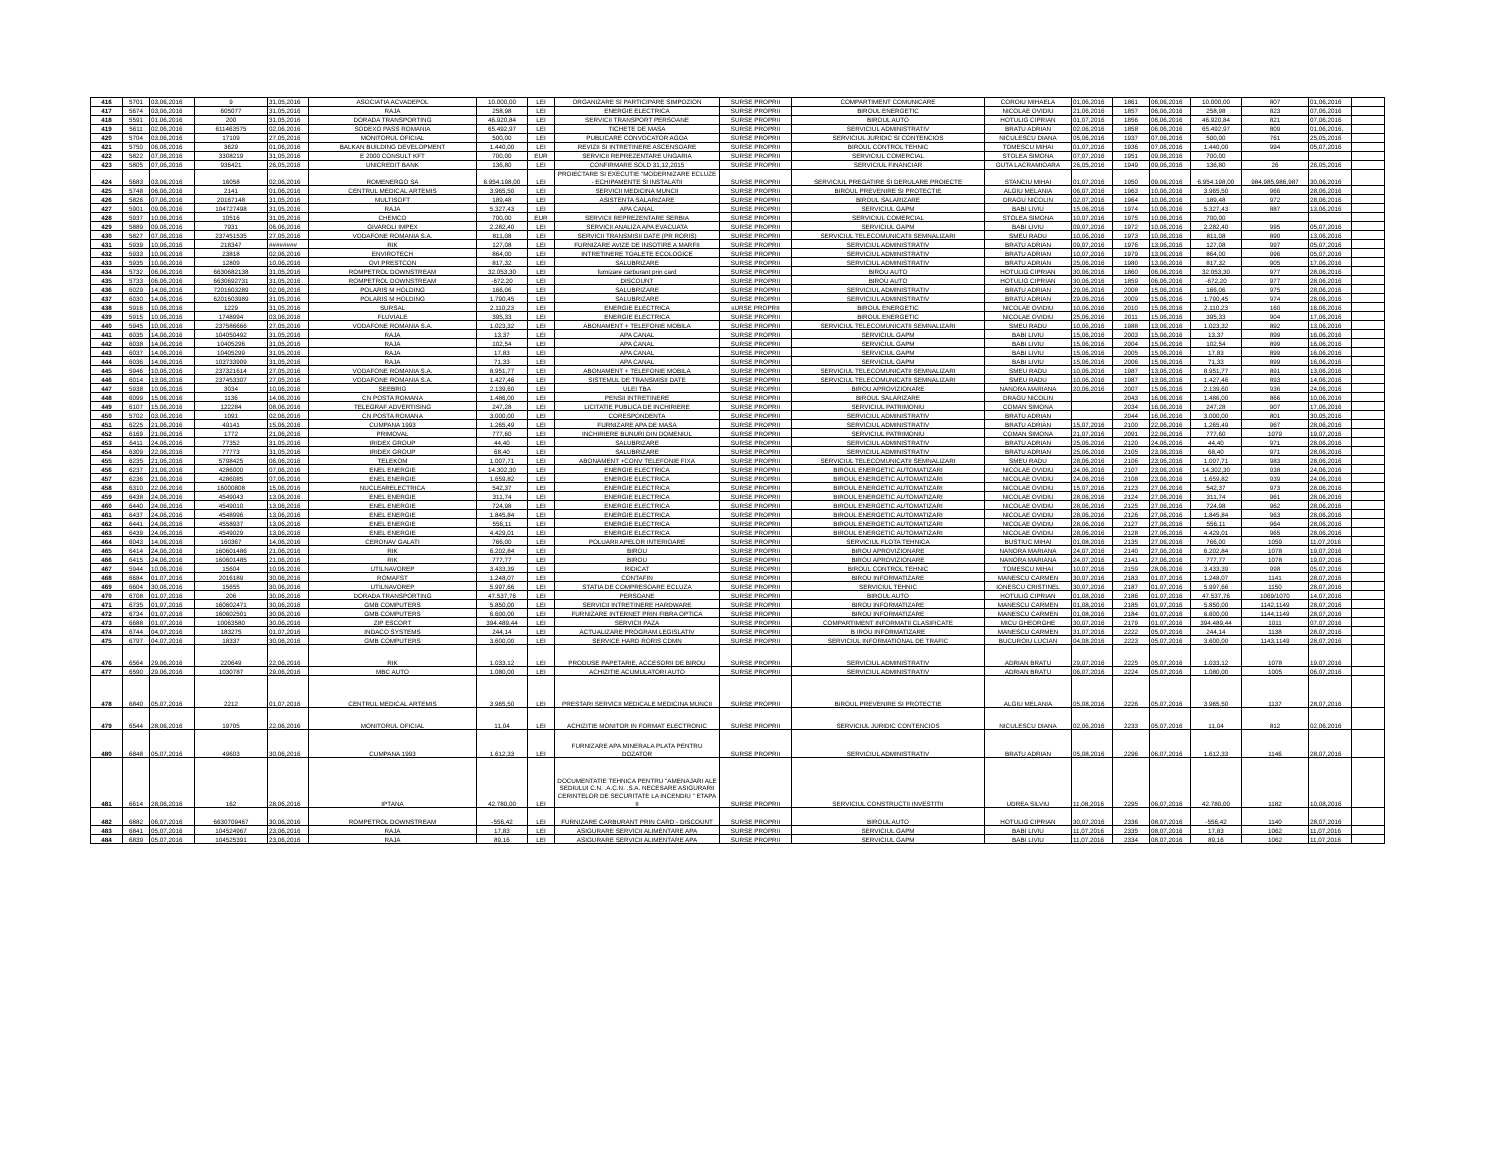| 416 | 5701 | 03,06,2016 | 9 | 31,05,2016 | ASOCIATIA ACVADEPOL | 10.000,00 | LEI | ORGANIZARE SI PARTICIPARE SIMPOZION | SURSE PROPRII | COMPARTIMENT COMUNICARE | COROIU MIHAELA | 01,06,2016 | 1861 | 06,06,2016 | 10.000,00 | 807 | 01,06,2016 | |
| 417 | 5674 | 03,06,2016 | 605077 | 31,05,2016 | RAJA | 258,98 | LEI | ENERGIE ELECTRICA | SURSE PROPRII | BIROUL ENERGETIC | NICOLAE OVIDIU | 21,06,2016 | 1857 | 06,06,2016 | 258,98 | 823 | 07,06,2016 | |
| 418 | 5591 | 01,06,2016 | 200 | 31,05,2016 | DORADA TRANSPORTING | 46.920,84 | LEI | SERVICII TRANSPORT PERSOANE | SURSE PROPRII | BIROUL AUTO | HOTULIG CIPRIAN | 01,07,2016 | 1856 | 06,06,2016 | 46.920,84 | 821 | 07,06,2016 | |
| 419 | 5611 | 02,06,2016 | 611463575 | 02,06,2016 | SODEXO PASS ROMANIA | 65.492,97 | LEI | TICHETE DE MASA | SURSE PROPRII | SERVICIUL ADMINISTRATIV | BRATU ADRIAN | 02,06,2016 | 1858 | 06,06,2016 | 65.492,97 | 809 | 01,06,2016, | |
| 420 | 5704 | 03,06,2016 | 17109 | 27,05,2016 | MONITORUL OFICIAL | 500,00 | LEI | PUBLICARE CONVOCATOR AGOA | SURSE PROPRII | SERVICIUL JURIDIC SI CONTENCIOS | NICULESCU DIANA | 05,06,2016 | 1937 | 07,06,2016 | 500,00 | 761 | 25,05,2016 | |
| 421 | 5750 | 06,06,2016 | 3629 | 01,06,2016 | BALKAN BUILDING DEVELOPMENT | 1.440,00 | LEI | REVIZII SI INTRETINERE ASCENSOARE | SURSE PROPRII | BIROUL CONTROL TEHNIC | TOMESCU MIHAI | 01,07,2016 | 1936 | 07,06,2016 | 1.440,00 | 994 | 05,07,2016 | |
| 422 | 5822 | 07,06,2016 | 3308219 | 31,05,2016 | E 2000 CONSULT KFT | 700,00 | EUR | SERVICII REPREZENTARE UNGARIA | SURSE PROPRII | SERVICIUL COMERCIAL | STOLEA SIMONA | 07,07,2016 | 1951 | 09,06,2016 | 700,00 | | | |
| 423 | 5805 | 07,06,2016 | 936421 | 26,05,2016 | UNICREDIT BANK | 136,80 | LEI | CONFIRMARE SOLD 31,12,2015 | SURSE PROPRII | SERVICIUL FINANCIAR | GUTA LACRAMIOARA | 26,05,2016 | 1949 | 09,06,2016 | 136,80 | 26 | 26,05,2016 | |
| 424 | 5683 | 03,06,2016 | 16058 | 02,06,2016 | ROMENERGO SA | 6.954.198,00 | LEI | PROIECTARE SI EXECUTIE "MODERNIZARE ECLUZE - ECHIPAMENTE SI INSTALATII | SURSE PROPRII | SERVICIUL PREGATIRE SI DERULARE PROIECTE | STANCIU MIHAI | 01,07,2016 | 1950 | 09,06,2016 | 6.954.198,00 | 984,985,986,987 | 30,06,2016 | |
| 425 | 5748 | 06,06,2016 | 2141 | 01,06,2016 | CENTRUL MEDICAL ARTEMIS | 3.965,50 | LEI | SERVICII MEDICINA MUNCII | SURSE PROPRII | BIROUL PREVENIRE SI PROTECTIE | ALGIU MELANIA | 06,07,2016 | 1963 | 10,06,2016 | 3.965,50 | 966 | 28,06,2016 | |
| 426 | 5826 | 07,06,2016 | 20167148 | 31,05,2016 | MULTISOFT | 189,48 | LEI | ASISTENTA SALARIZARE | SURSE PROPRII | BIROUL SALARIZARE | DRAGU NICOLIN | 02,07,2016 | 1964 | 10,06,2016 | 189,48 | 972 | 28,06,2016 | |
| 427 | 5901 | 09,06,2016 | 104727498 | 31,05,2016 | RAJA | 5.327,43 | LEI | APA CANAL | SURSE PROPRII | SERVICIUL GAPM | BABI LIVIU | 15,06,2016 | 1974 | 10,06,2016 | 5.327,43 | 887 | 13,06,2016 | |
| 428 | 5937 | 10,06,2016 | 10516 | 31,05,2016 | CHEMCO | 700,00 | EUR | SERVICII REPREZENTARE SERBIA | SURSE PROPRII | SERVICIUL COMERCIAL | STOLEA SIMONA | 10,07,2016 | 1975 | 10,06,2016 | 700,00 | | | |
| 429 | 5889 | 09,06,2016 | 7931 | 06,06,2016 | GIVAROLI IMPEX | 2.282,40 | LEI | SERVICII ANALIZA APA EVACUATA | SURSE PROPRII | SERVICIUL GAPM | BABI LIVIU | 09,07,2016 | 1972 | 10,06,2016 | 2.282,40 | 995 | 05,07,2016 | |
| 430 | 5827 | 07,06,2016 | 237451535 | 27,05,2016 | VODAFONE ROMANIA S.A. | 811,08 | LEI | SERVICII TRANSMISII DATE (PR RORIS) | SURSE PROPRII | SERVICIUL TELECOMUNICATII SEMNALIZARI | SMEU RADU | 10,06,2016 | 1973 | 10,06,2016 | 811,08 | 890 | 13,06,2016 | |
| 431 | 5939 | 10,06,2016 | 218347 | ######## | RIK | 127,08 | LEI | FURNIZARE AVIZE DE INSOTIRE A MARFII | SURSE PROPRII | SERVICIUL ADMINISTRATIV | BRATU ADRIAN | 09,07,2016 | 1976 | 13,06,2016 | 127,08 | 997 | 05,07,2016 | |
| 432 | 5933 | 10,06,2016 | 23818 | 02,06,2016 | ENVIROTECH | 864,00 | LEI | INTRETINERE TOALETE ECOLOGICE | SURSE PROPRII | SERVICIUL ADMINISTRATIV | BRATU ADRIAN | 10,07,2016 | 1979 | 13,06,2016 | 864,00 | 996 | 05,07,2016 | |
| 433 | 5935 | 10,06,2016 | 12809 | 10,06,2016 | OVI PRESTCON | 817,32 | LEI | SALUBRIZARE | SURSE PROPRII | SERVICIUL ADMINISTRATIV | BRATU ADRIAN | 25,06,2016 | 1980 | 13,06,2016 | 817,32 | 905 | 17,06,2016 | |
| 434 | 5732 | 06,06,2016 | 6630682138 | 31,05,2016 | ROMPETROL DOWNSTREAM | 32.053,30 | LEI | furnizare carburant prin card | SURSE PROPRII | BIROU AUTO | HOTULIG CIPRIAN | 30,06,2016 | 1860 | 06,06,2016 | 32.053,30 | 977 | 28,06,2016 | |
| 435 | 5733 | 06,06,2016 | 6630692731 | 31,05,2016 | ROMPETROL DOWNSTREAM | -672,20 | LEI | DISCOUNT | SURSE PROPRII | BIROU AUTO | HOTULIG CIPRIAN | 30,06,2016 | 1859 | 06,06,2016 | -672,20 | 977 | 28,06,2016 | |
| 436 | 6029 | 14,06,2016 | 7201603289 | 02,06,2016 | POLARIS M HOLDING | 166,06 | LEI | SALUBRIZARE | SURSE PROPRII | SERVICIUL ADMINISTRATIV | BRATU ADRIAN | 29,06,2016 | 2008 | 15,06,2016 | 166,06 | 975 | 28,06,2016 | |
| 437 | 6030 | 14,06,2016 | 6201603989 | 31,05,2016 | POLARIS M HOLDING | 1.790,45 | LEI | SALUBRIZARE | SURSE PROPRII | SERVICIUL ADMINISTRATIV | BRATU ADRIAN | 29,06,2016 | 2009 | 15,06,2016 | 1.790,45 | 974 | 28,06,2016 | |
| 438 | 5916 | 10,06,2016 | 1229 | 31,05,2016 | SURSAL | 2.110,23 | LEI | ENERGIE ELECTRICA | sURSE PROPRII | BIROUL ENERGETIC | NICOLAE OVIDIU | 10,06,2016 | 2010 | 15,06,2016 | 2.110,23 | 160 | 16,06,2016 | |
| 439 | 5915 | 10,06,2016 | 1748994 | 03,06,2016 | FLUVIALE | 395,33 | LEI | ENERGIE ELECTRICA | SURSE PROPRII | BIROUL ENERGETIC | NICOLAE OVIDIU | 25,06,2016 | 2011 | 15,06,2016 | 395,33 | 904 | 17,06,2016 | |
| 440 | 5945 | 10,06,2016 | 237586666 | 27,05,2016 | VODAFONE ROMANIA S.A. | 1.023,32 | LEI | ABONAMENT + TELEFONIE MOBILA | SURSE PROPRII | SERVICIUL TELECOMUNICATII SEMNALIZARI | SMEU RADU | 10,06,2016 | 1988 | 13,06,2016 | 1.023,32 | 892 | 13,06,2016 | |
| 441 | 6035 | 14,06,2016 | 104050492 | 31,05,2016 | RAJA | 13,37 | LEI | APA CANAL | SURSE PROPRII | SERVICIUL GAPM | BABI LIVIU | 15,06,2016 | 2003 | 15,06,2016 | 13,37 | 899 | 16,06,2016 | |
| 442 | 6038 | 14,06,2016 | 10405296 | 31,05,2016 | RAJA | 102,54 | LEI | APA CANAL | SURSE PROPRII | SERVICIUL GAPM | BABI LIVIU | 15,06,2016 | 2004 | 15,06,2016 | 102,54 | 899 | 16,06,2016 | |
| 443 | 6037 | 14,06,2016 | 10405299 | 31,05,2016 | RAJA | 17,83 | LEI | APA CANAL | SURSE PROPRII | SERVICIUL GAPM | BABI LIVIU | 15,06,2016 | 2005 | 15,06,2016 | 17,83 | 899 | 16,06,2016 | |
| 444 | 6036 | 14,06,2016 | 103733909 | 31,05,2016 | RAJA | 71,33 | LEI | APA CANAL | SURSE PROPRII | SERVICIUL GAPM | BABI LIVIU | 15,06,2016 | 2006 | 15,06,2016 | 71,33 | 899 | 16,06,2016 | |
| 445 | 5946 | 10,06,2016 | 237321614 | 27,05,2016 | VODAFONE ROMANIA S.A. | 8.951,77 | LEI | ABONAMENT + TELEFONIE MOBILA | SURSE PROPRII | SERVICIUL TELECOMUNICATII SEMNALIZARI | SMEU RADU | 10,06,2016 | 1987 | 13,06,2016 | 8.951,77 | 891 | 13,06,2016 | |
| 446 | 6014 | 13,06,2016 | 237453307 | 27,05,2016 | VODAFONE ROMANIA S.A. | 1.427,46 | LEI | SISTEMUL DE TRANSMISII DATE | SURSE PROPRII | SERVICIUL TELECOMUNICATII SEMNALIZARI | SMEU RADU | 10,06,2016 | 1987 | 13,06,2016 | 1.427,46 | 893 | 14,06,2016 | |
| 447 | 5938 | 10,06,2016 | 3034 | 10,06,2016 | SEEBRIG | 2.139,60 | LEI | ULEI TBA | SURSE PROPRII | BIROU APROVIZIONARE | NANORA MARIANA | 20,06,2016 | 2007 | 15,06,2016 | 2.139,60 | 936 | 24,06,2016 | |
| 448 | 6099 | 15,06,2016 | 1136 | 14,06,2016 | CN POSTA ROMANA | 1.486,00 | LEI | PENSII INTRETINERE | SURSE PROPRII | BIROUL SALARIZARE | DRAGU NICOLIN | | 2043 | 16,06,2016 | 1.486,00 | 866 | 10,06,2016 | |
| 449 | 6107 | 15,06,2016 | 122284 | 08,06,2016 | TELEGRAF ADVERTISING | 247,28 | LEI | LICITATIE PUBLICA DE INCHIRIERE | SURSE PROPRII | SERVICIUL PATRIMONIU | COMAN SIMONA | | 2034 | 16,06,2016 | 247,28 | 907 | 17,06,2016 | |
| 450 | 5702 | 03,06,2016 | 1091 | 02,06,2016 | CN POSTA ROMANA | 3.000,00 | LEI | CORESPONDENTA | SURSE PROPRII | SERVICIUL ADMINISTRATIV | BRATU ADRIAN | | 2044 | 16,06,2016 | 3.000,00 | 801 | 30,05,2016 | |
| 451 | 6225 | 21,06,2016 | 49141 | 15,06,2016 | CUMPANA 1993 | 1.265,49 | LEI | FURNIZARE APA DE MASA | SURSE PROPRII | SERVICIUL ADMINISTRATIV | BRATU ADRIAN | 15,07,2016 | 2100 | 22,06,2016 | 1.265,49 | 967 | 28,06,2016 | |
| 452 | 6169 | 21,06,2016 | 1772 | 21,06,2016 | PRIMOVAL | 777,60 | LEI | INCHIRIERE BUNURI DIN DOMENIUL | SURSE PROPRII | SERVICIUL PATRIMONIU | COMAN SIMONA | 21,07,2016 | 2091 | 22,06,2016 | 777,60 | 1079 | 19,07,2016 | |
| 453 | 6411 | 24,06,2016 | 77352 | 31,05,2016 | IRIDEX GROUP | 44,40 | LEI | SALUBRIZARE | SURSE PROPRII | SERVICIUL ADMINISTRATIV | BRATU ADRIAN | 25,06,2016 | 2120 | 24,06,2016 | 44,40 | 971 | 28,06,2016 | |
| 454 | 6309 | 22,06,2016 | 77773 | 31,05,2016 | IRIDEX GROUP | 68,40 | LEI | SALUBRIZARE | SURSE PROPRII | SERVICIUL ADMINISTRATIV | BRATU ADRIAN | 25,06,2016 | 2105 | 23,06,2016 | 68,40 | 971 | 28,06,2016 | |
| 455 | 6235 | 21,06,2016 | 5798425 | 06,06,2016 | TELEKOM | 1.007,71 | LEI | ABONAMENT +CONV TELEFONIE FIXA | SURSE PROPRII | SERVICIUL TELECOMUNICATII SEMNALIZARI | SMEU RADU | 28,06,2016 | 2106 | 23,06,2016 | 1.007,71 | 983 | 28,06,2016 | |
| 456 | 6237 | 21,06,2016 | 4286000 | 07,06,2016 | ENEL ENERGIE | 14.302,30 | LEI | ENERGIE ELECTRICA | SURSE PROPRII | BIROUL ENERGETIC AUTOMATIZARI | NICOLAE OVIDIU | 24,06,2016 | 2107 | 23,06,2016 | 14.302,30 | 938 | 24,06,2016 | |
| 457 | 6236 | 21,06,2016 | 4286085 | 07,06,2016 | ENEL ENERGIE | 1.659,82 | LEI | ENERGIE ELECTRICA | SURSE PROPRII | BIROUL ENERGETIC AUTOMATIZARI | NICOLAE OVIDIU | 24,06,2016 | 2108 | 23,06,2016 | 1.659,82 | 939 | 24,06,2016 | |
| 458 | 6310 | 22,06,2016 | 16000808 | 15,06,2016 | NUCLEARELECTRICA | 542,37 | LEI | ENERGIE ELECTRICA | SURSE PROPRII | BIROUL ENERGETIC AUTOMATIZARI | NICOLAE OVIDIU | 15,07,2016 | 2123 | 27,06,2016 | 542,37 | 973 | 28,06,2016 | |
| 459 | 6438 | 24,06,2016 | 4549043 | 13,06,2016 | ENEL ENERGIE | 311,74 | LEI | ENERGIE ELECTRICA | SURSE PROPRII | BIROUL ENERGETIC AUTOMATIZARI | NICOLAE OVIDIU | 28,06,2016 | 2124 | 27,06,2016 | 311,74 | 961 | 28,06,2016 | |
| 460 | 6440 | 24,06,2016 | 4549010 | 13,06,2016 | ENEL ENERGIE | 724,98 | LEI | ENERGIE ELECTRICA | SURSE PROPRII | BIROUL ENERGETIC AUTOMATIZARI | NICOLAE OVIDIU | 28,06,2016 | 2125 | 27,06,2016 | 724,98 | 962 | 28,06,2016 | |
| 461 | 6437 | 24,06,2016 | 4548996 | 13,06,2016 | ENEL ENERGIE | 1.845,84 | LEI | ENERGIE ELECTRICA | SURSE PROPRII | BIROUL ENERGETIC AUTOMATIZARI | NICOLAE OVIDIU | 28,06,2016 | 2126 | 27,06,2016 | 1.845,84 | 963 | 28,06,2016 | |
| 462 | 6441 | 24,06,2016 | 4558937 | 13,06,2016 | ENEL ENERGIE | 556,11 | LEI | ENERGIE ELECTRICA | SURSE PROPRII | BIROUL ENERGETIC AUTOMATIZARI | NICOLAE OVIDIU | 28,06,2016 | 2127 | 27,06,2016 | 556,11 | 964 | 28,06,2016 | |
| 463 | 6439 | 24,06,2016 | 4549029 | 13,06,2016 | ENEL ENERGIE | 4.429,01 | LEI | ENERGIE ELECTRICA | SURSE PROPRII | BIROUL ENERGETIC AUTOMATIZARI | NICOLAE OVIDIU | 28,06,2016 | 2128 | 27,06,2016 | 4.429,01 | 965 | 28,06,2016 | |
| 464 | 6043 | 14,06,2016 | 160367 | 14,06,2016 | CERONAV GALATI | 766,00 | LEI | POLUARII APELOR INTERIOARE | SURSE PROPRII | SERVICIUL FLOTA TEHNICA | BUSTIUC MIHAI | 01,08,2016 | 2135 | 27,06,2016 | 766,00 | 1059 | 11,07,2016 | |
| 465 | 6414 | 24,06,2016 | 160601486 | 21,06,2016 | RIK | 6.202,84 | LEI | BIROU | SURSE PROPRII | BIROU APROVIZIONARE | NANORA MARIANA | 24,07,2016 | 2140 | 27,06,2016 | 6.202,84 | 1078 | 19,07,2016 | |
| 466 | 6415 | 24,06,2016 | 160601485 | 21,06,2016 | RIK | 777,77 | LEI | BIROU | SURSE PROPRII | BIROU APROVIZIONARE | NANORA MARIANA | 24,07,2016 | 2141 | 27,06,2016 | 777,77 | 1078 | 19,07,2016 | |
| 467 | 5944 | 10,06,2016 | 15604 | 10,06,2016 | UTILNAVOREP | 3.433,39 | LEI | RIDICAT | SURSE PROPRII | BIROUL CONTROL TEHNIC | TOMESCU MIHAI | 10,07,2016 | 2159 | 28,06,2016 | 3.433,39 | 998 | 05,07,2016 | |
| 468 | 6684 | 01,07,2016 | 2016189 | 30,06,2016 | ROMAFST | 1.248,07 | LEI | CONTAFIN | SURSE PROPRII | BIROU INFORMATIZARE | MANESCU CARMEN | 30,07,2016 | 2183 | 01,07,2016 | 1.248,07 | 1141 | 28,07,2016 | |
| 469 | 6604 | 30,06,2016 | 15655 | 30,06,2016 | UTILNAVOREP | 5.997,66 | LEI | STATIA DE COMPRESOARE ECLUZA | SURSE PROPRII | SERVICIUL TEHNIC | IONESCU CRISTINEL | 30,07,2016 | 2187 | 01,07,2016 | 5.997,66 | 1150 | 28,07,2016 | |
| 470 | 6708 | 01,07,2016 | 206 | 30,06,2016 | DORADA TRANSPORTING | 47.537,76 | LEI | PERSOANE | SURSE PROPRII | BIROUL AUTO | HOTULIG CIPRIAN | 01,08,2016 | 2186 | 01,07,2016 | 47.537,76 | 1069/1070 | 14,07,2016 | |
| 471 | 6735 | 01,07,2016 | 160602471 | 30,06,2016 | GMB COMPUTERS | 5.850,00 | LEI | SERVICII INTRETINERE HARDWARE | SURSE PROPRII | BIROU INFORMATIZARE | MANESCU CARMEN | 01,08,2016 | 2185 | 01,07,2016 | 5.850,00 | 1142,1149 | 28,07,2016 | |
| 472 | 6734 | 01,07,2016 | 160602501 | 30,06,2016 | GMB COMPUTERS | 6.600,00 | LEI | FURNIZARE INTERNET PRIN FIBRA OPTICA | SURSE PROPRII | BIROU INFORMATIZARE | MANESCU CARMEN | 01,08,2016 | 2184 | 01,07,2016 | 6.600,00 | 1144,1149 | 28,07,2016 | |
| 473 | 6688 | 01,07,2016 | 10063580 | 30,06,2016 | ZIP ESCORT | 394.489,44 | LEI | SERVICII PAZA | SURSE PROPRII | COMPARTIMENT INFORMATII CLASIFICATE | MICU GHEORGHE | 30,07,2016 | 2179 | 01,07,2016 | 394.489,44 | 1011 | 07,07,2016 | |
| 474 | 6744 | 04,07,2016 | 183275 | 01,07,2016 | INDACO SYSTEMS | 244,14 | LEI | ACTUALIZARE PROGRAM LEGISLATIV | SURSE PROPRII | B IROU INFORMATIZARE | MANESCU CARMEN | 31,07,2016 | 2222 | 05,07,2016 | 244,14 | 1138 | 28,07,2016 | |
| 475 | 6797 | 04,07,2016 | 18337 | 30,06,2016 | GMB COMPUTERS | 3.600,00 | LEI | SERVICE HARD RORIS CDMN | SURSE PROPRII | SERVICIUL INFORMATIONAL DE TRAFIC | BUCUROIU LUCIAN | 04,08,2016 | 2223 | 05,07,2016 | 3.600,00 | 1143,1149 | 28,07,2016 | |
| 476 | 6564 | 29,06,2016 | 220649 | 22,06,2016 | RIK | 1.033,12 | LEI | PRODUSE PAPETARIE, ACCESORII DE BIROU | SURSE PROPRII | SERVICIUL ADMINISTRATIV | ADRIAN BRATU | 29,07,2016 | 2225 | 05,07,2016 | 1.033,12 | 1078 | 19,07,2016 | |
| 477 | 6590 | 29,06,2016 | 1030787 | 29,06,2016 | MBC AUTO | 1.080,00 | LEI | ACHIZITIE ACUMULATORI AUTO | SURSE PROPRII | SERVICIUL ADMINISTRATIV | ADRIAN BRATU | 06,07,2016 | 2224 | 05,07,2016 | 1.080,00 | 1005 | 06,07,2016 | |
| 478 | 6840 | 05,07,2016 | 2212 | 01,07,2016 | CENTRUL MEDICAL ARTEMIS | 3.965,50 | LEI | PRESTARI SERVICII MEDICALE MEDICINA MUNCII | SURSE PROPRII | BIROUL PREVENIRE SI PROTECTIE | ALGIU MELANIA | 05,08,2016 | 2226 | 05,07,2016 | 3.965,50 | 1137 | 28,07,2016 | |
| 479 | 6544 | 28,06,2016 | 19705 | 22,06,2016 | MONITORUL OFICIAL | 11,04 | LEI | ACHIZITIE MONITOR IN FORMAT ELECTRONIC | SURSE PROPRII | SERVICIUL JURIDIC CONTENCIOS | NICULESCU DIANA | 02,06,2016 | 2233 | 05,07,2016 | 11,04 | 812 | 02,06,2016 | |
| 480 | 6848 | 05,07,2016 | 49603 | 30,06,2016 | CUMPANA 1993 | 1.612,33 | LEI | FURNIZARE APA MINERALA PLATA PENTRU DOZATOR | SURSE PROPRII | SERVICIUL ADMINISTRATIV | BRATU ADRIAN | 05,08,2016 | 2296 | 06,07,2016 | 1.612,33 | 1146 | 28,07,2016 | |
| 481 | 6614 | 28,06,2016 | 162 | 28,06,2016 | IPTANA | 42.780,00 | LEI | DOCUMENTATIE TEHNICA PENTRU "AMENAJARI ALE SEDIULUI C.N. .A.C.N. .S.A. NECESARE ASIGURARII CERINTELOR DE SECURITATE LA INCENDIU " ETAPA II | SURSE PROPRII | SERVICIUL CONSTRUCTII INVESTITII | UDREA SILVIU | 11,08,2016 | 2295 | 06,07,2016 | 42.780,00 | 1182 | 10,08,2016 | |
| 482 | 6882 | 06,07,2016 | 6630709467 | 30,06,2016 | ROMPETROL DOWNSTREAM | -556,42 | LEI | FURNIZARE CARBURANT PRIN CARD - DISCOUNT | SURSE PROPRII | BIROUL AUTO | HOTULIG CIPRIAN | 30,07,2016 | 2336 | 08,07,2016 | -556,42 | 1140 | 28,07,2016 | |
| 483 | 6841 | 05,07,2016 | 104524967 | 23,06,2016 | RAJA | 17,83 | LEI | ASIGURARE SERVICII ALIMENTARE APA | SURSE PROPRII | SERVICIUL GAPM | BABI LIVIU | 11,07,2016 | 2335 | 08,07,2016 | 17,83 | 1062 | 11,07,2016 | |
| 484 | 6839 | 05,07,2016 | 104525391 | 23,06,2016 | RAJA | 89,16 | LEI | ASIGURARE SERVICII ALIMENTARE APA | SURSE PROPRII | SERVICIUL GAPM | BABI LIVIU | 11,07,2016 | 2334 | 08,07,2016 | 89,16 | 1062 | 11,07,2016 | |